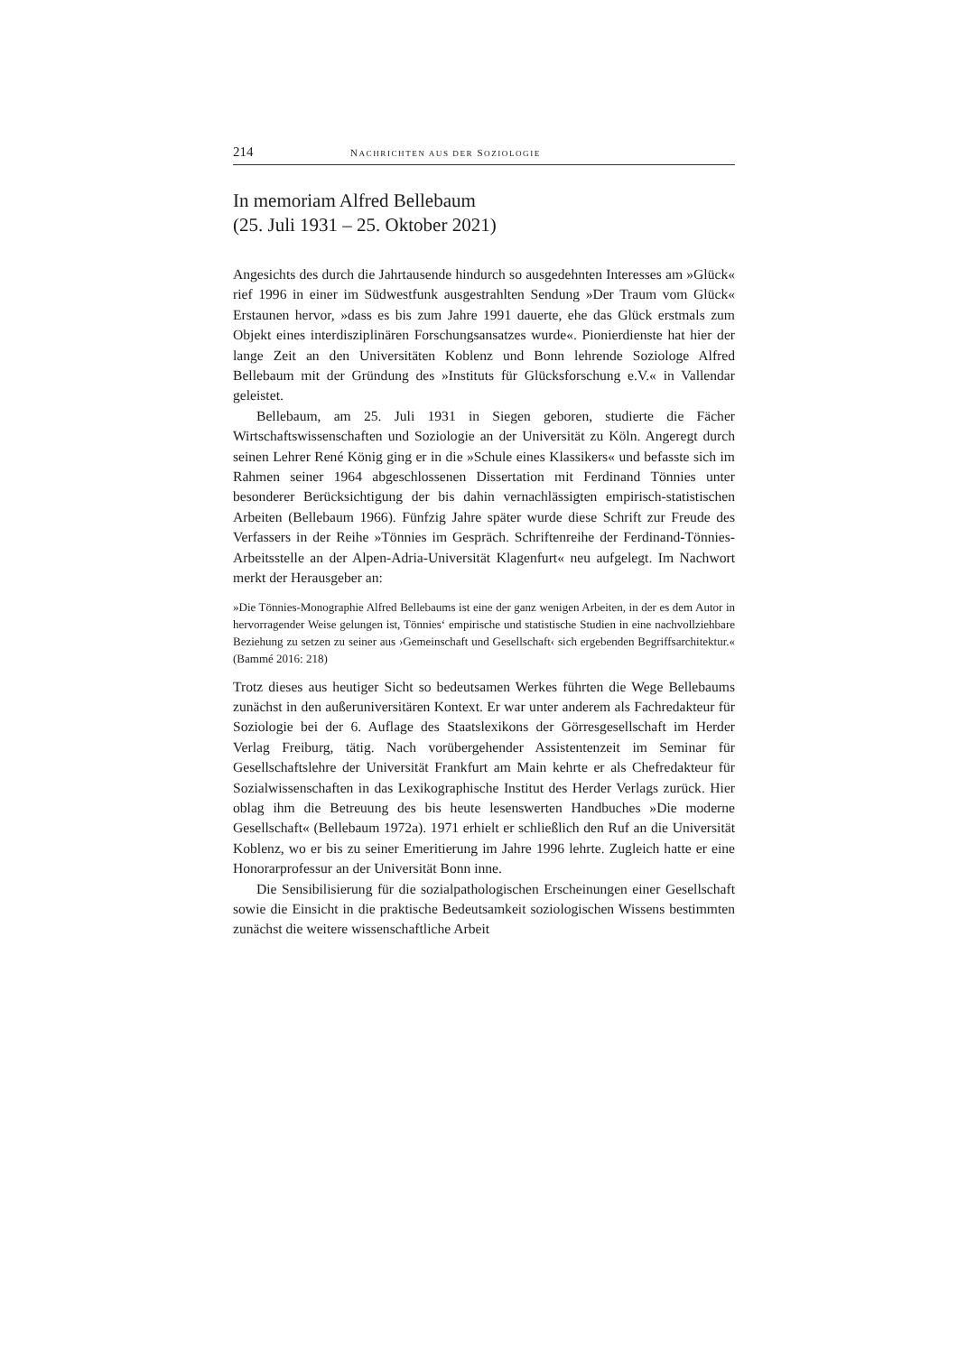214 NACHRICHTEN AUS DER SOZIOLOGIE
In memoriam Alfred Bellebaum
(25. Juli 1931 – 25. Oktober 2021)
Angesichts des durch die Jahrtausende hindurch so ausgedehnten Interesses am »Glück« rief 1996 in einer im Südwestfunk ausgestrahlten Sendung »Der Traum vom Glück« Erstaunen hervor, »dass es bis zum Jahre 1991 dauerte, ehe das Glück erstmals zum Objekt eines interdisziplinären Forschungsansatzes wurde«. Pionierdienste hat hier der lange Zeit an den Universitäten Koblenz und Bonn lehrende Soziologe Alfred Bellebaum mit der Gründung des »Instituts für Glücksforschung e.V.« in Vallendar geleistet.
Bellebaum, am 25. Juli 1931 in Siegen geboren, studierte die Fächer Wirtschaftswissenschaften und Soziologie an der Universität zu Köln. Angeregt durch seinen Lehrer René König ging er in die »Schule eines Klassikers« und befasste sich im Rahmen seiner 1964 abgeschlossenen Dissertation mit Ferdinand Tönnies unter besonderer Berücksichtigung der bis dahin vernachlässigten empirisch-statistischen Arbeiten (Bellebaum 1966). Fünfzig Jahre später wurde diese Schrift zur Freude des Verfassers in der Reihe »Tönnies im Gespräch. Schriftenreihe der Ferdinand-Tönnies-Arbeitsstelle an der Alpen-Adria-Universität Klagenfurt« neu aufgelegt. Im Nachwort merkt der Herausgeber an:
»Die Tönnies-Monographie Alfred Bellebaums ist eine der ganz wenigen Arbeiten, in der es dem Autor in hervorragender Weise gelungen ist, Tönnies‘ empirische und statistische Studien in eine nachvollziehbare Beziehung zu setzen zu seiner aus ›Gemeinschaft und Gesellschaft‹ sich ergebenden Begriffsarchitektur.« (Bammé 2016: 218)
Trotz dieses aus heutiger Sicht so bedeutsamen Werkes führten die Wege Bellebaums zunächst in den außeruniversitären Kontext. Er war unter anderem als Fachredakteur für Soziologie bei der 6. Auflage des Staatslexikons der Görresgesellschaft im Herder Verlag Freiburg, tätig. Nach vorübergehender Assistentenzeit im Seminar für Gesellschaftslehre der Universität Frankfurt am Main kehrte er als Chefredakteur für Sozialwissenschaften in das Lexikographische Institut des Herder Verlags zurück. Hier oblag ihm die Betreuung des bis heute lesenswerten Handbuches »Die moderne Gesellschaft« (Bellebaum 1972a). 1971 erhielt er schließlich den Ruf an die Universität Koblenz, wo er bis zu seiner Emeritierung im Jahre 1996 lehrte. Zugleich hatte er eine Honorarprofessur an der Universität Bonn inne.
Die Sensibilisierung für die sozialpathologischen Erscheinungen einer Gesellschaft sowie die Einsicht in die praktische Bedeutsamkeit soziologischen Wissens bestimmten zunächst die weitere wissenschaftliche Arbeit